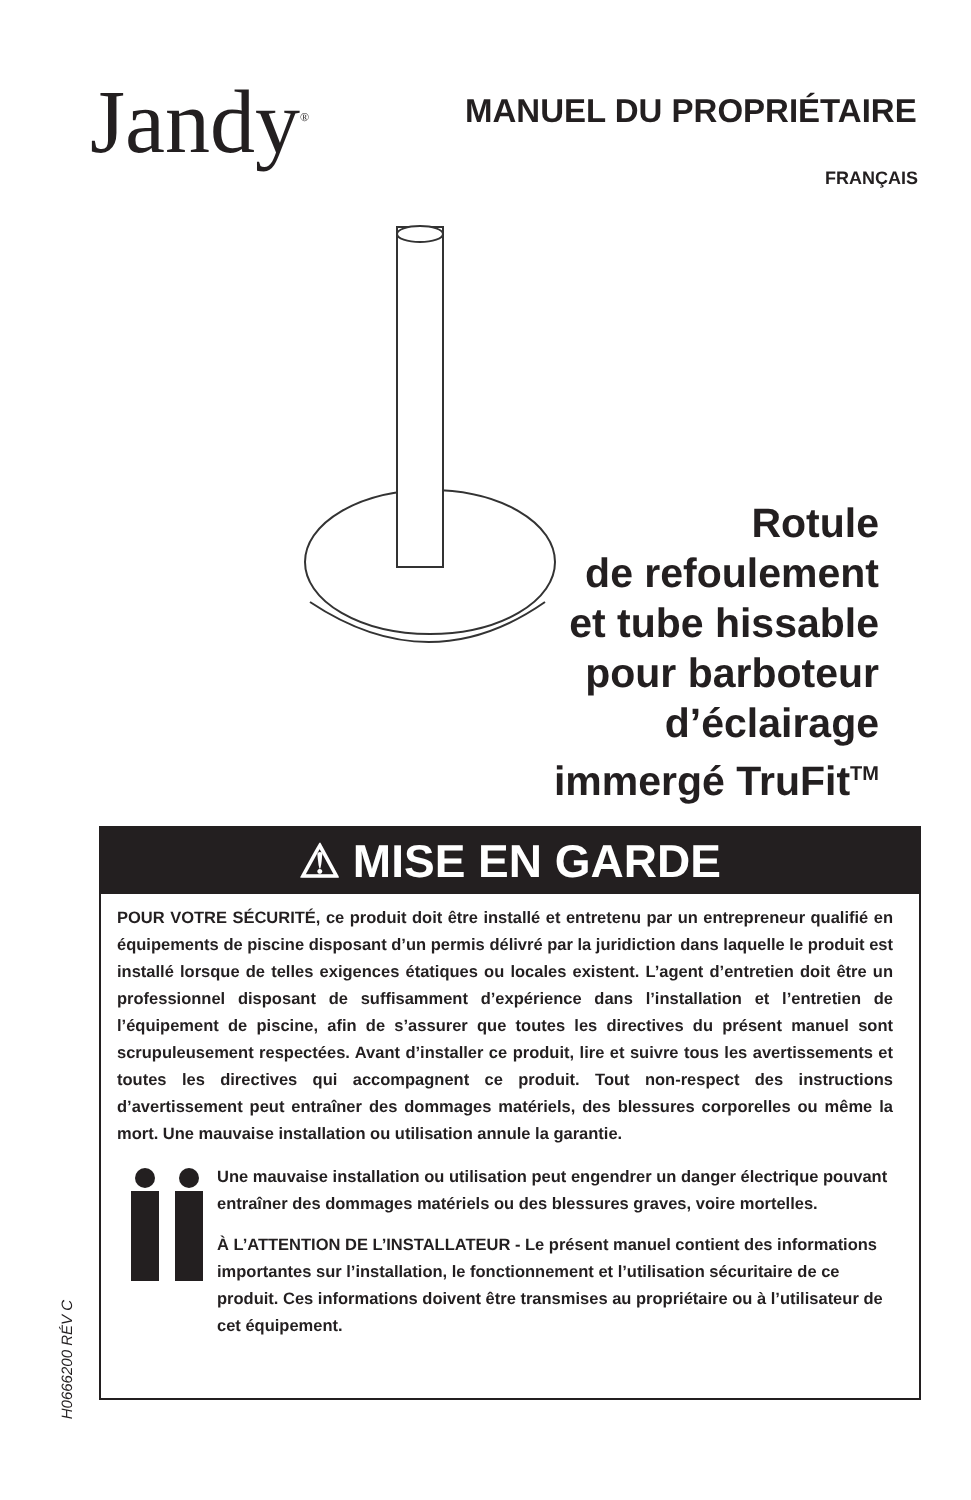Jandy<sup>®</sup> MANUEL DU PROPRIÉTAIRE
FRANÇAIS
Rotule
de refoulement
et tube hissable
pour barboteur
d’éclairage
immergé TruFit<sup>TM</sup>
⚠ MISE EN GARDE
POUR VOTRE SÉCURITÉ, ce produit doit être installé et entretenu par un entrepreneur qualifié en équipements de piscine disposant d’un permis délivré par la juridiction dans laquelle le produit est installé lorsque de telles exigences étatiques ou locales existent. L’agent d’entretien doit être un professionnel disposant de suffisamment d’expérience dans l’installation et l’entretien de l’équipement de piscine, afin de s’assurer que toutes les directives du présent manuel sont scrupuleusement respectées. Avant d’installer ce produit, lire et suivre tous les avertissements et toutes les directives qui accompagnent ce produit. Tout non-respect des instructions d’avertissement peut entraîner des dommages matériels, des blessures corporelles ou même la mort. Une mauvaise installation ou utilisation annule la garantie.
Une mauvaise installation ou utilisation peut engendrer un danger électrique pouvant entraîner des dommages matériels ou des blessures graves, voire mortelles.
À L’ATTENTION DE L’INSTALLATEUR - Le présent manuel contient des informations importantes sur l’installation, le fonctionnement et l’utilisation sécuritaire de ce produit. Ces informations doivent être transmises au propriétaire ou à l’utilisateur de cet équipement.
H0666200 RÉV C